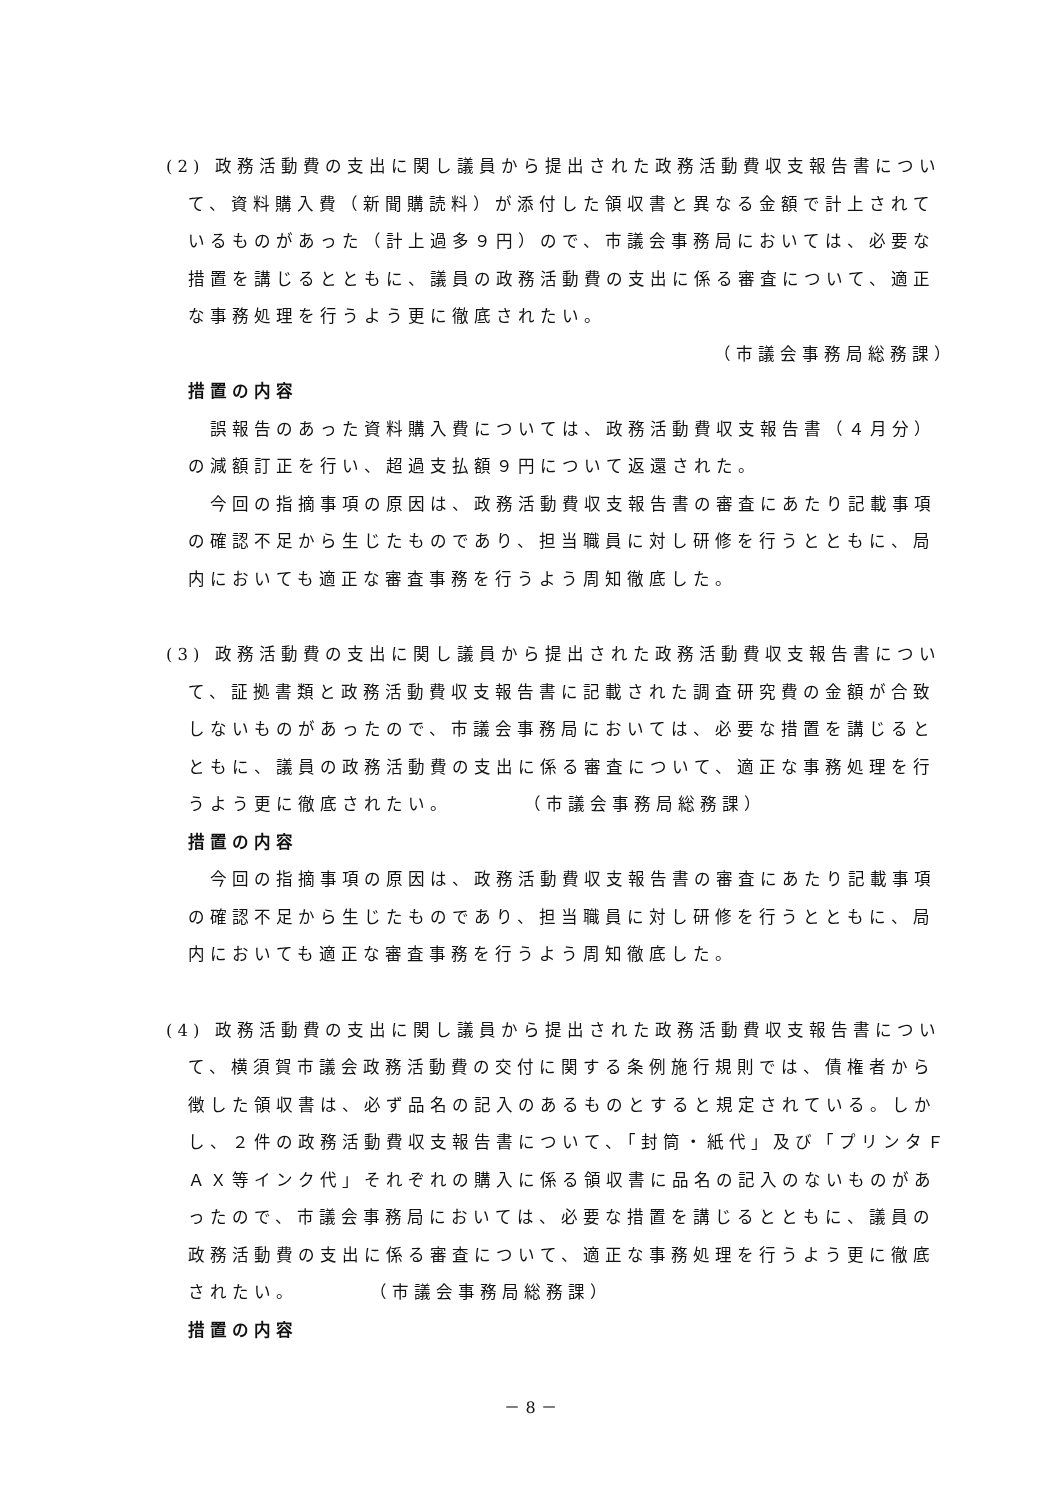(2) 政務活動費の支出に関し議員から提出された政務活動費収支報告書について、資料購入費（新聞購読料）が添付した領収書と異なる金額で計上されているものがあった（計上過多９円）ので、市議会事務局においては、必要な措置を講じるとともに、議員の政務活動費の支出に係る審査について、適正な事務処理を行うよう更に徹底されたい。
（市議会事務局総務課）
措置の内容
誤報告のあった資料購入費については、政務活動費収支報告書（４月分）の減額訂正を行い、超過支払額９円について返還された。
今回の指摘事項の原因は、政務活動費収支報告書の審査にあたり記載事項の確認不足から生じたものであり、担当職員に対し研修を行うとともに、局内においても適正な審査事務を行うよう周知徹底した。
(3) 政務活動費の支出に関し議員から提出された政務活動費収支報告書について、証拠書類と政務活動費収支報告書に記載された調査研究費の金額が合致しないものがあったので、市議会事務局においては、必要な措置を講じるとともに、議員の政務活動費の支出に係る審査について、適正な事務処理を行うよう更に徹底されたい。　　　　（市議会事務局総務課）
措置の内容
今回の指摘事項の原因は、政務活動費収支報告書の審査にあたり記載事項の確認不足から生じたものであり、担当職員に対し研修を行うとともに、局内においても適正な審査事務を行うよう周知徹底した。
(4) 政務活動費の支出に関し議員から提出された政務活動費収支報告書について、横須賀市議会政務活動費の交付に関する条例施行規則では、債権者から徴した領収書は、必ず品名の記入のあるものとすると規定されている。しかし、２件の政務活動費収支報告書について、「封筒・紙代」及び「プリンタＦＡＸ等インク代」それぞれの購入に係る領収書に品名の記入のないものがあったので、市議会事務局においては、必要な措置を講じるとともに、議員の政務活動費の支出に係る審査について、適正な事務処理を行うよう更に徹底されたい。　　　　（市議会事務局総務課）
措置の内容
－ 8 －